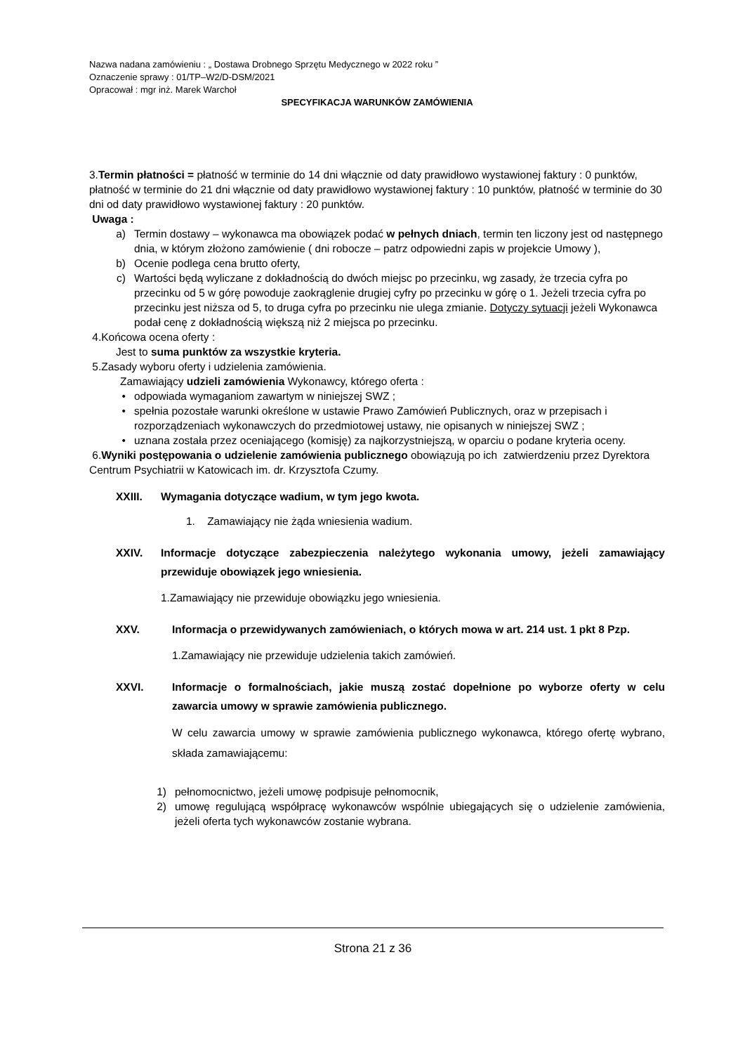Nazwa nadana zamówieniu : „ Dostawa Drobnego Sprzętu Medycznego w 2022 roku ”
Oznaczenie sprawy : 01/TP–W2/D-DSM/2021
Opracował : mgr inż. Marek Warchoł
SPECYFIKACJA WARUNKÓW ZAMÓWIENIA
3.Termin płatności = płatność w terminie do 14 dni włącznie od daty prawidłowo wystawionej faktury : 0 punktów, płatność w terminie do 21 dni włącznie od daty prawidłowo wystawionej faktury : 10 punktów, płatność w terminie do 30 dni od daty prawidłowo wystawionej faktury : 20 punktów.
Uwaga :
a) Termin dostawy – wykonawca ma obowiązek podać w pełnych dniach, termin ten liczony jest od następnego dnia, w którym złożono zamówienie ( dni robocze – patrz odpowiedni zapis w projekcie Umowy ),
b) Ocenie podlega cena brutto oferty,
c) Wartości będą wyliczane z dokładnością do dwóch miejsc po przecinku, wg zasady, że trzecia cyfra po przecinku od 5 w górę powoduje zaokrąglenie drugiej cyfry po przecinku w górę o 1. Jeżeli trzecia cyfra po przecinku jest niższa od 5, to druga cyfra po przecinku nie ulega zmianie. Dotyczy sytuacji jeżeli Wykonawca podał cenę z dokładnością większą niż 2 miejsca po przecinku.
4.Końcowa ocena oferty :
Jest to suma punktów za wszystkie kryteria.
5.Zasady wyboru oferty i udzielenia zamówienia.
Zamawiający udzieli zamówienia Wykonawcy, którego oferta :
• odpowiada wymaganiom zawartym w niniejszej SWZ ;
• spełnia pozostałe warunki określone w ustawie Prawo Zamówień Publicznych, oraz w przepisach i rozporządzeniach wykonawczych do przedmiotowej ustawy, nie opisanych w niniejszej SWZ ;
• uznana została przez oceniającego (komisję) za najkorzystniejszą, w oparciu o podane kryteria oceny.
6.Wyniki postępowania o udzielenie zamówienia publicznego obowiązują po ich zatwierdzeniu przez Dyrektora Centrum Psychiatrii w Katowicach im. dr. Krzysztofa Czumy.
XXIII. Wymagania dotyczące wadium, w tym jego kwota.
1. Zamawiający nie żąda wniesienia wadium.
XXIV. Informacje dotyczące zabezpieczenia należytego wykonania umowy, jeżeli zamawiający przewiduje obowiązek jego wniesienia.
1.Zamawiający nie przewiduje obowiązku jego wniesienia.
XXV. Informacja o przewidywanych zamówieniach, o których mowa w art. 214 ust. 1 pkt 8 Pzp.
1.Zamawiający nie przewiduje udzielenia takich zamówień.
XXVI. Informacje o formalnościach, jakie muszą zostać dopełnione po wyborze oferty w celu zawarcia umowy w sprawie zamówienia publicznego.
W celu zawarcia umowy w sprawie zamówienia publicznego wykonawca, którego ofertę wybrano, składa zamawiającemu:
1) pełnomocnictwo, jeżeli umowę podpisuje pełnomocnik,
2) umowę regulującą współpracę wykonawców wspólnie ubiegających się o udzielenie zamówienia, jeżeli oferta tych wykonawców zostanie wybrana.
Strona 21 z 36